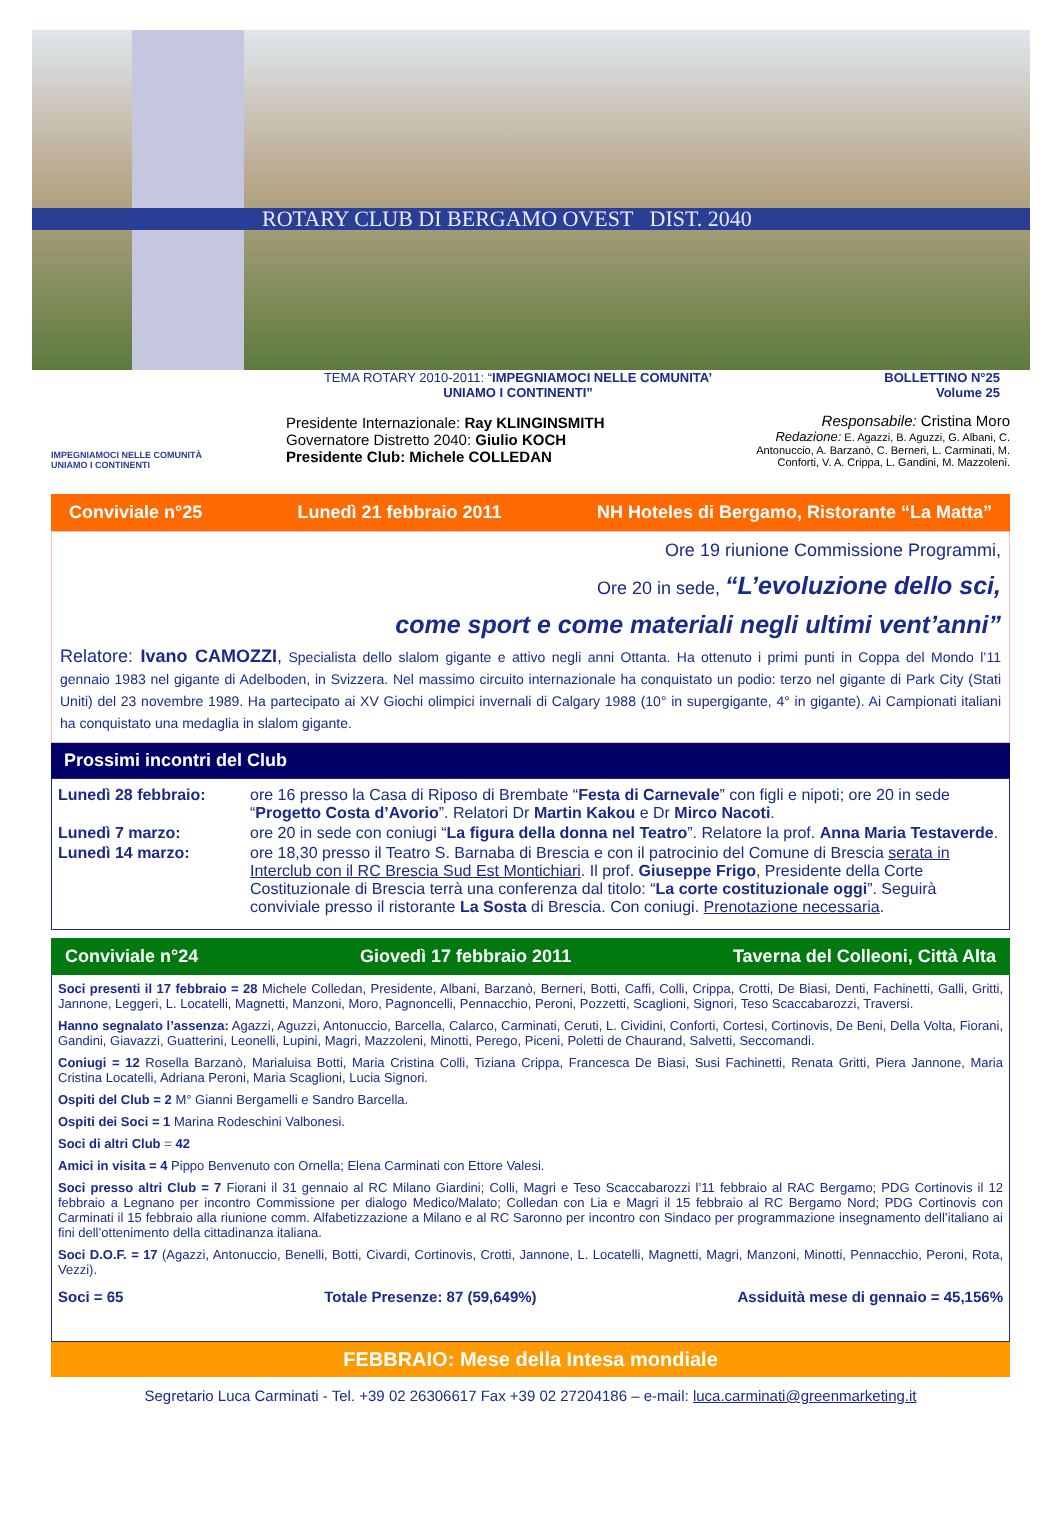ROTARY CLUB DI BERGAMO OVEST DIST. 2040
IMPEGNIAMOCI NELLE COMUNITÀ
UNIAMO I CONTINENTI
TEMA ROTARY 2010-2011: “IMPEGNIAMOCI NELLE COMUNITA’
UNIAMO I CONTINENTI”
Presidente Internazionale: Ray KLINGINSMITH
Governatore Distretto 2040: Giulio KOCH
Presidente Club: Michele COLLEDAN
BOLLETTINO N°25
Volume 25
Responsabile: Cristina Moro
Redazione: E. Agazzi, B. Aguzzi, G. Albani, C. Antonuccio, A. Barzanò, C. Berneri, L. Carminati, M. Conforti, V. A. Crippa, L. Gandini, M. Mazzoleni.
Conviviale n°25 Lunedì 21 febbraio 2011 NH Hoteles di Bergamo, Ristorante “La Matta”
Ore 19 riunione Commissione Programmi,
Ore 20 in sede, “L’evoluzione dello sci,
come sport e come materiali negli ultimi vent’anni”
Relatore: Ivano CAMOZZI, Specialista dello slalom gigante e attivo negli anni Ottanta. Ha ottenuto i primi punti in Coppa del Mondo l’11 gennaio 1983 nel gigante di Adelboden, in Svizzera. Nel massimo circuito internazionale ha conquistato un podio: terzo nel gigante di Park City (Stati Uniti) del 23 novembre 1989. Ha partecipato ai XV Giochi olimpici invernali di Calgary 1988 (10° in supergigante, 4° in gigante). Ai Campionati italiani ha conquistato una medaglia in slalom gigante.
Prossimi incontri del Club
| Lunedì 28 febbraio: | ore 16 presso la Casa di Riposo di Brembate “ Festa di Carnevale ” con figli e nipoti; ore 20 in sede “ Progetto Costa d’Avorio ”. Relatori Dr Martin Kakou e Dr Mirco Nacoti . |
| Lunedì 7 marzo: | ore 20 in sede con coniugi “ La figura della donna nel Teatro ”. Relatore la prof. Anna Maria Testaverde . |
| Lunedì 14 marzo: | ore 18,30 presso il Teatro S. Barnaba di Brescia e con il patrocinio del Comune di Brescia serata in Interclub con il RC Brescia Sud Est Montichiari . Il prof. Giuseppe Frigo , Presidente della Corte Costituzionale di Brescia terrà una conferenza dal titolo: “ La corte costituzionale oggi ”. Seguirà conviviale presso il ristorante La Sosta di Brescia. Con coniugi. Prenotazione necessaria . |
Conviviale n°24 Giovedì 17 febbraio 2011 Taverna del Colleoni, Città Alta
Soci presenti il 17 febbraio = 28 Michele Colledan, Presidente, Albani, Barzanò, Berneri, Botti, Caffi, Colli, Crippa, Crotti, De Biasi, Denti, Fachinetti, Galli, Gritti, Jannone, Leggeri, L. Locatelli, Magnetti, Manzoni, Moro, Pagnoncelli, Pennacchio, Peroni, Pozzetti, Scaglioni, Signori, Teso Scaccabarozzi, Traversi.
Hanno segnalato l’assenza: Agazzi, Aguzzi, Antonuccio, Barcella, Calarco, Carminati, Ceruti, L. Cividini, Conforti, Cortesi, Cortinovis, De Beni, Della Volta, Fiorani, Gandini, Giavazzi, Guatterini, Leonelli, Lupini, Magri, Mazzoleni, Minotti, Perego, Piceni, Poletti de Chaurand, Salvetti, Seccomandi.
Coniugi = 12 Rosella Barzanò, Marialuisa Botti, Maria Cristina Colli, Tiziana Crippa, Francesca De Biasi, Susi Fachinetti, Renata Gritti, Piera Jannone, Maria Cristina Locatelli, Adriana Peroni, Maria Scaglioni, Lucia Signori.
Ospiti del Club = 2 M° Gianni Bergamelli e Sandro Barcella.
Ospiti dei Soci = 1 Marina Rodeschini Valbonesi.
Soci di altri Club = 42
Amici in visita = 4 Pippo Benvenuto con Ornella; Elena Carminati con Ettore Valesi.
Soci presso altri Club = 7 Fiorani il 31 gennaio al RC Milano Giardini; Colli, Magri e Teso Scaccabarozzi l’11 febbraio al RAC Bergamo; PDG Cortinovis il 12 febbraio a Legnano per incontro Commissione per dialogo Medico/Malato; Colledan con Lia e Magri il 15 febbraio al RC Bergamo Nord; PDG Cortinovis con Carminati il 15 febbraio alla riunione comm. Alfabetizzazione a Milano e al RC Saronno per incontro con Sindaco per programmazione insegnamento dell’italiano ai fini dell’ottenimento della cittadinanza italiana.
Soci D.O.F. = 17 (Agazzi, Antonuccio, Benelli, Botti, Civardi, Cortinovis, Crotti, Jannone, L. Locatelli, Magnetti, Magri, Manzoni, Minotti, Pennacchio, Peroni, Rota, Vezzi).
Soci = 65 Totale Presenze: 87 (59,649%) Assiduità mese di gennaio = 45,156%
FEBBRAIO: Mese della Intesa mondiale
Segretario Luca Carminati - Tel. +39 02 26306617 Fax +39 02 27204186 – e-mail: luca.carminati@greenmarketing.it